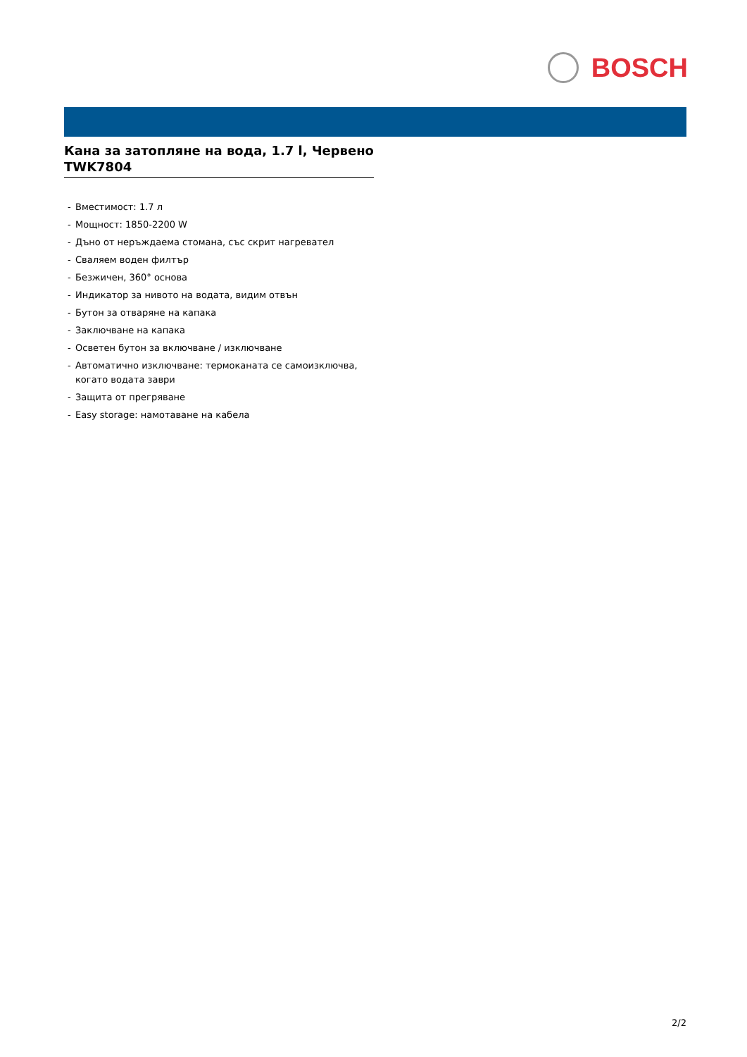BOSCH
Кана за затопляне на вода, 1.7 l, Червено
TWK7804
- Вместимост: 1.7 л
- Мощност: 1850-2200 W
- Дъно от неръждаема стомана, със скрит нагревател
- Сваляем воден филтър
- Безжичен, 360° основа
- Индикатор за нивото на водата, видим отвън
- Бутон за отваряне на капака
- Заключване на капака
- Осветен бутон за включване / изключване
- Автоматично изключване: термоканата се самоизключва, когато водата заври
- Защита от прегряване
- Easy storage: намотаване на кабела
2/2